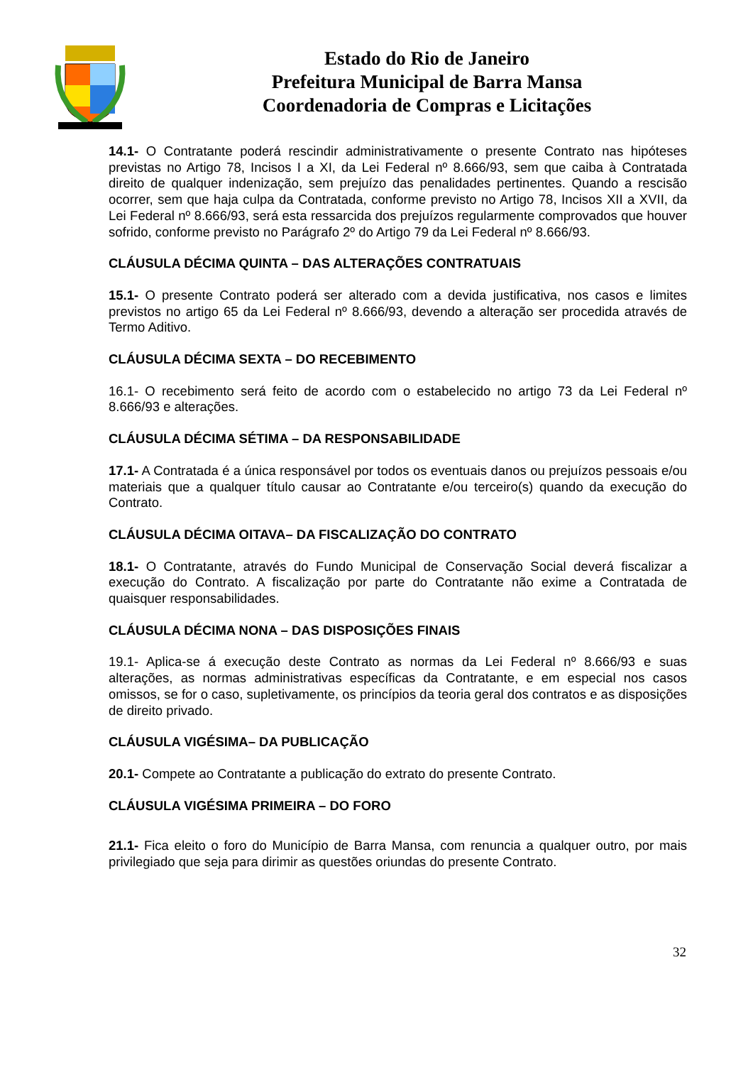Estado do Rio de Janeiro
Prefeitura Municipal de Barra Mansa
Coordenadoria de Compras e Licitações
14.1- O Contratante poderá rescindir administrativamente o presente Contrato nas hipóteses previstas no Artigo 78, Incisos I a XI, da Lei Federal nº 8.666/93, sem que caiba à Contratada direito de qualquer indenização, sem prejuízo das penalidades pertinentes. Quando a rescisão ocorrer, sem que haja culpa da Contratada, conforme previsto no Artigo 78, Incisos XII a XVII, da Lei Federal nº 8.666/93, será esta ressarcida dos prejuízos regularmente comprovados que houver sofrido, conforme previsto no Parágrafo 2º do Artigo 79 da Lei Federal nº 8.666/93.
CLÁUSULA DÉCIMA QUINTA – DAS ALTERAÇÕES CONTRATUAIS
15.1- O presente Contrato poderá ser alterado com a devida justificativa, nos casos e limites previstos no artigo 65 da Lei Federal nº 8.666/93, devendo a alteração ser procedida através de Termo Aditivo.
CLÁUSULA DÉCIMA SEXTA – DO RECEBIMENTO
16.1- O recebimento será feito de acordo com o estabelecido no artigo 73 da Lei Federal nº 8.666/93 e alterações.
CLÁUSULA DÉCIMA SÉTIMA – DA RESPONSABILIDADE
17.1- A Contratada é a única responsável por todos os eventuais danos ou prejuízos pessoais e/ou materiais que a qualquer título causar ao Contratante e/ou terceiro(s) quando da execução do Contrato.
CLÁUSULA DÉCIMA OITAVA– DA FISCALIZAÇÃO DO CONTRATO
18.1- O Contratante, através do Fundo Municipal de Conservação Social deverá fiscalizar a execução do Contrato. A fiscalização por parte do Contratante não exime a Contratada de quaisquer responsabilidades.
CLÁUSULA DÉCIMA NONA – DAS DISPOSIÇÕES FINAIS
19.1- Aplica-se á execução deste Contrato as normas da Lei Federal nº 8.666/93 e suas alterações, as normas administrativas específicas da Contratante, e em especial nos casos omissos, se for o caso, supletivamente, os princípios da teoria geral dos contratos e as disposições de direito privado.
CLÁUSULA VIGÉSIMA– DA PUBLICAÇÃO
20.1- Compete ao Contratante a publicação do extrato do presente Contrato.
CLÁUSULA VIGÉSIMA PRIMEIRA – DO FORO
21.1- Fica eleito o foro do Município de Barra Mansa, com renuncia a qualquer outro, por mais privilegiado que seja para dirimir as questões oriundas do presente Contrato.
32